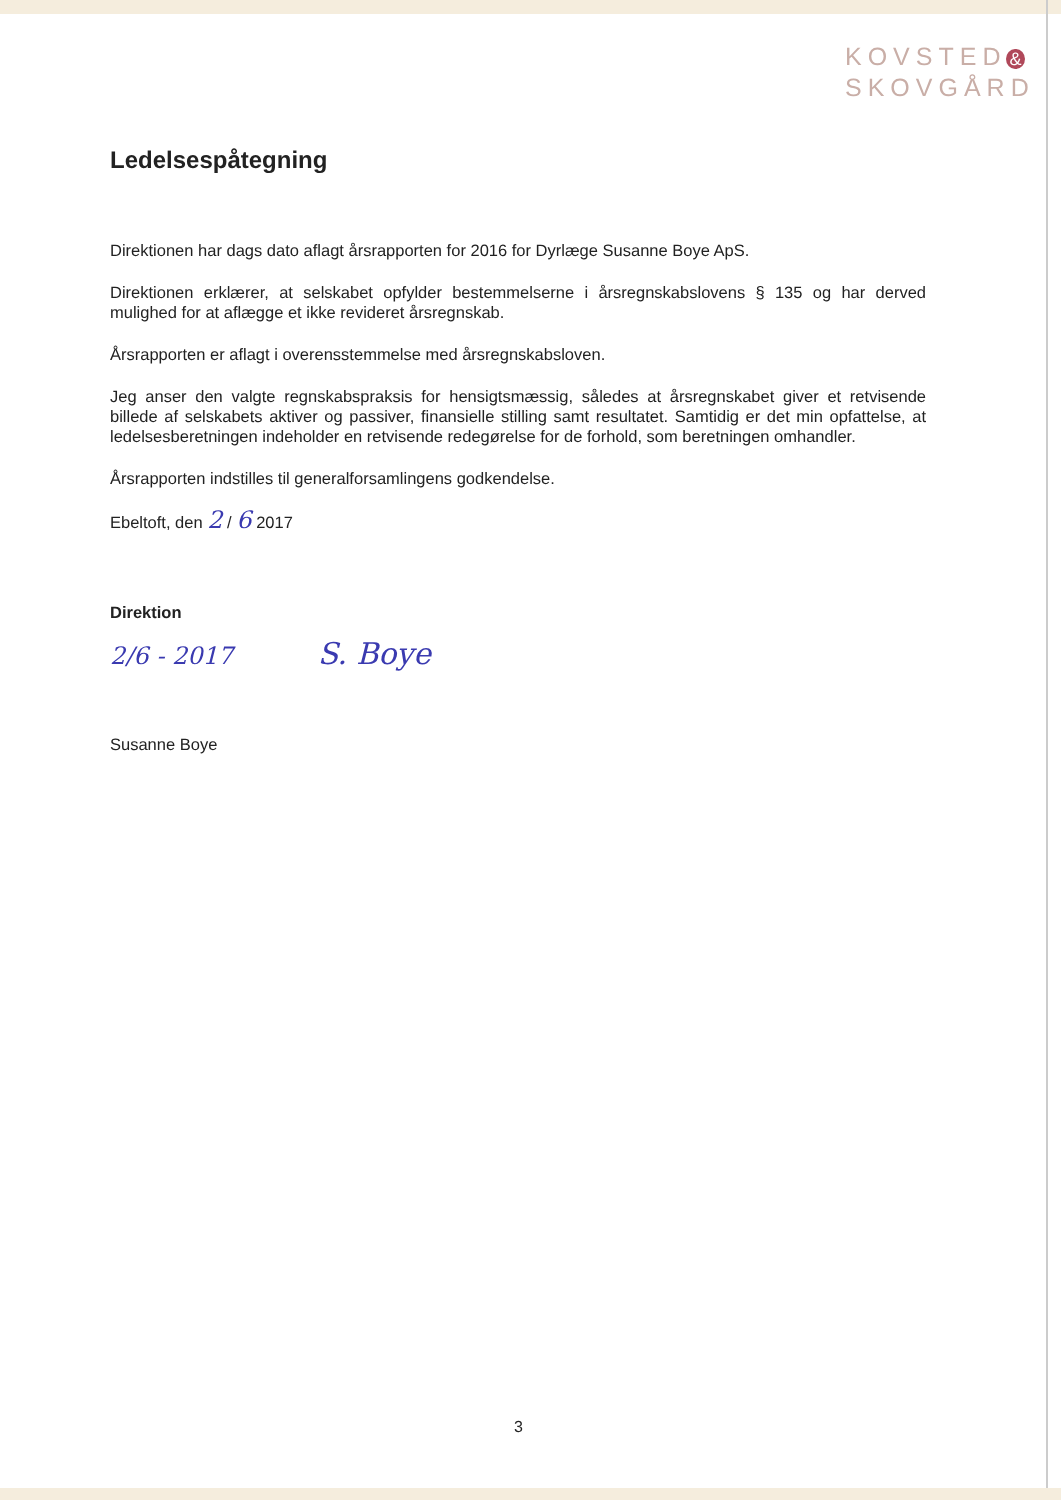KOVSTED &
SKOVGÅRD
Ledelsespåtegning
Direktionen har dags dato aflagt årsrapporten for 2016 for Dyrlæge Susanne Boye ApS.
Direktionen erklærer, at selskabet opfylder bestemmelserne i årsregnskabslovens § 135 og har derved mulighed for at aflægge et ikke revideret årsregnskab.
Årsrapporten er aflagt i overensstemmelse med årsregnskabsloven.
Jeg anser den valgte regnskabspraksis for hensigtsmæssig, således at årsregnskabet giver et retvisende billede af selskabets aktiver og passiver, finansielle stilling samt resultatet. Samtidig er det min opfattelse, at ledelsesberetningen indeholder en retvisende redegørelse for de forhold, som beretningen omhandler.
Årsrapporten indstilles til generalforsamlingens godkendelse.
Ebeltoft, den 2 / 6 2017
Direktion
2/6 - 2017 S. Boye
Susanne Boye
3